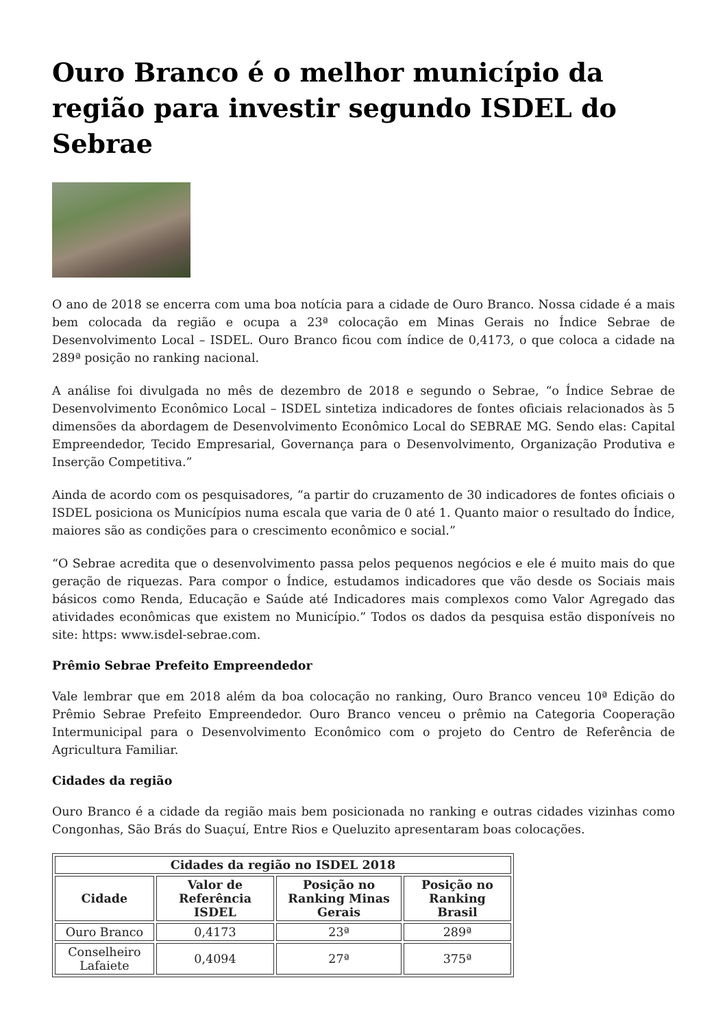Ouro Branco é o melhor município da região para investir segundo ISDEL do Sebrae
O ano de 2018 se encerra com uma boa notícia para a cidade de Ouro Branco. Nossa cidade é a mais bem colocada da região e ocupa a 23ª colocação em Minas Gerais no Índice Sebrae de Desenvolvimento Local – ISDEL. Ouro Branco ficou com índice de 0,4173, o que coloca a cidade na 289ª posição no ranking nacional.
A análise foi divulgada no mês de dezembro de 2018 e segundo o Sebrae, “o Índice Sebrae de Desenvolvimento Econômico Local – ISDEL sintetiza indicadores de fontes oficiais relacionados às 5 dimensões da abordagem de Desenvolvimento Econômico Local do SEBRAE MG. Sendo elas: Capital Empreendedor, Tecido Empresarial, Governança para o Desenvolvimento, Organização Produtiva e Inserção Competitiva.”
Ainda de acordo com os pesquisadores, “a partir do cruzamento de 30 indicadores de fontes oficiais o ISDEL posiciona os Municípios numa escala que varia de 0 até 1. Quanto maior o resultado do Índice, maiores são as condições para o crescimento econômico e social.”
“O Sebrae acredita que o desenvolvimento passa pelos pequenos negócios e ele é muito mais do que geração de riquezas. Para compor o Índice, estudamos indicadores que vão desde os Sociais mais básicos como Renda, Educação e Saúde até Indicadores mais complexos como Valor Agregado das atividades econômicas que existem no Município.” Todos os dados da pesquisa estão disponíveis no site: https: www.isdel-sebrae.com.
Prêmio Sebrae Prefeito Empreendedor
Vale lembrar que em 2018 além da boa colocação no ranking, Ouro Branco venceu 10ª Edição do Prêmio Sebrae Prefeito Empreendedor. Ouro Branco venceu o prêmio na Categoria Cooperação Intermunicipal para o Desenvolvimento Econômico com o projeto do Centro de Referência de Agricultura Familiar.
Cidades da região
Ouro Branco é a cidade da região mais bem posicionada no ranking e outras cidades vizinhas como Congonhas, São Brás do Suaçuí, Entre Rios e Queluzito apresentaram boas colocações.
| Cidades da região no ISDEL 2018 | | | |
| --- | --- | --- | --- |
| Cidade | Valor de Referência ISDEL | Posição no Ranking Minas Gerais | Posição no Ranking Brasil |
| Ouro Branco | 0,4173 | 23ª | 289ª |
| Conselheiro Lafaiete | 0,4094 | 27ª | 375ª |